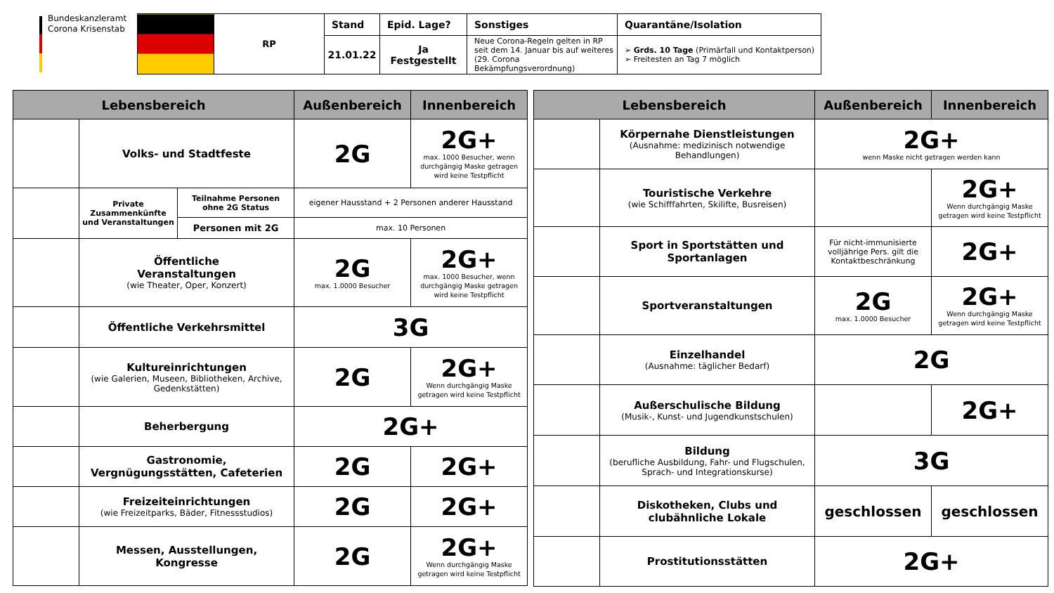Bundeskanzleramt
Corona Krisenstab
| | RP | Stand | Epid. Lage? | Sonstiges | Quarantäne/Isolation |
| | | 21.01.22 | Ja Festgestellt | Neue Corona-Regeln gelten in RP seit dem 14. Januar bis auf weiteres (29. Corona Bekämpfungsverordnung) | ➢ Grds. 10 Tage (Primärfall und Kontaktperson) ➢ Freitesten an Tag 7 möglich |
| Lebensbereich | | | Außenbereich | Innenbereich |
| --- | --- | --- | --- | --- |
| | Volks- und Stadtfeste | | 2G | 2G+ max. 1000 Besucher, wenn durchgängig Maske getragen wird keine Testpflicht |
| | Private Zusammenkünfte und Veranstaltungen | Teilnahme Personen ohne 2G Status | eigener Hausstand + 2 Personen anderer Hausstand | |
| | | Personen mit 2G | max. 10 Personen | |
| | Öffentliche Veranstaltungen (wie Theater, Oper, Konzert) | | 2G max. 1.0000 Besucher | 2G+ max. 1000 Besucher, wenn durchgängig Maske getragen wird keine Testpflicht |
| | Öffentliche Verkehrsmittel | | 3G | |
| | Kultureinrichtungen (wie Galerien, Museen, Bibliotheken, Archive, Gedenkstätten) | | 2G | 2G+ Wenn durchgängig Maske getragen wird keine Testpflicht |
| | Beherbergung | | 2G+ | |
| | Gastronomie, Vergnügungsstätten, Cafeterien | | 2G | 2G+ |
| | Freizeiteinrichtungen (wie Freizeitparks, Bäder, Fitnessstudios) | | 2G | 2G+ |
| | Messen, Ausstellungen, Kongresse | | 2G | 2G+ Wenn durchgängig Maske getragen wird keine Testpflicht |
| Lebensbereich | | Außenbereich | Innenbereich |
| --- | --- | --- | --- |
| | Körpernahe Dienstleistungen (Ausnahme: medizinisch notwendige Behandlungen) | 2G+ wenn Maske nicht getragen werden kann | |
| | Touristische Verkehre (wie Schifffahrten, Skilifte, Busreisen) | | 2G+ Wenn durchgängig Maske getragen wird keine Testpflicht |
| | Sport in Sportstätten und Sportanlagen | Für nicht-immunisierte volljährige Pers. gilt die Kontaktbeschränkung | 2G+ |
| | Sportveranstaltungen | 2G max. 1.0000 Besucher | 2G+ Wenn durchgängig Maske getragen wird keine Testpflicht |
| | Einzelhandel (Ausnahme: täglicher Bedarf) | 2G | |
| | Außerschulische Bildung (Musik-, Kunst- und Jugendkunstschulen) | | 2G+ |
| | Bildung (berufliche Ausbildung, Fahr- und Flugschulen, Sprach- und Integrationskurse) | 3G | |
| | Diskotheken, Clubs und clubähnliche Lokale | geschlossen | geschlossen |
| | Prostitutionsstätten | 2G+ | |